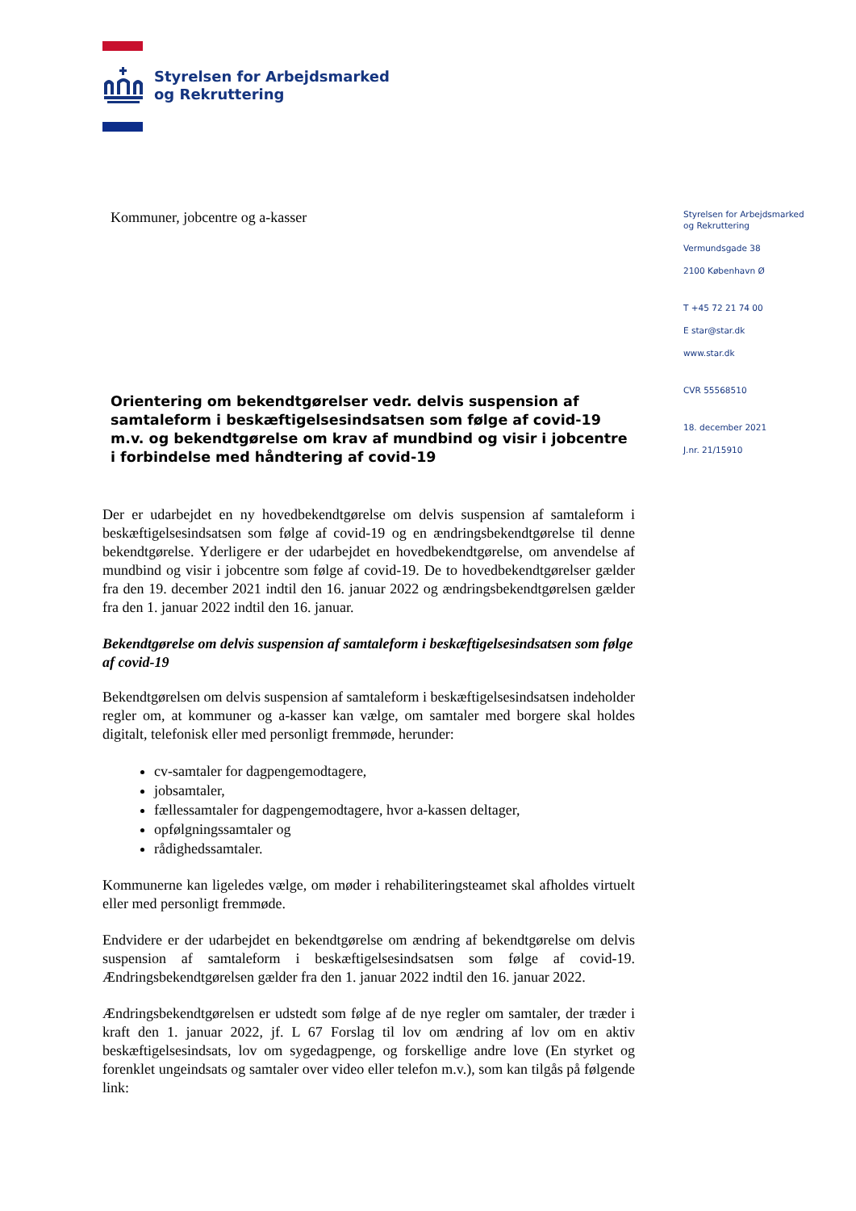Styrelsen for Arbejdsmarked
og Rekruttering
Styrelsen for Arbejdsmarked
og Rekruttering
Vermundsgade 38
2100 København Ø
T +45 72 21 74 00
E star@star.dk
www.star.dk
CVR 55568510
18. december 2021
J.nr. 21/15910
Kommuner, jobcentre og a-kasser
Orientering om bekendtgørelser vedr. delvis suspension af samtaleform i beskæftigelsesindsatsen som følge af covid-19 m.v. og bekendtgørelse om krav af mundbind og visir i jobcentre i forbindelse med håndtering af covid-19
Der er udarbejdet en ny hovedbekendtgørelse om delvis suspension af samtaleform i beskæftigelsesindsatsen som følge af covid-19 og en ændringsbekendtgørelse til denne bekendtgørelse. Yderligere er der udarbejdet en hovedbekendtgørelse, om anvendelse af mundbind og visir i jobcentre som følge af covid-19. De to hovedbekendtgørelser gælder fra den 19. december 2021 indtil den 16. januar 2022 og ændringsbekendtgørelsen gælder fra den 1. januar 2022 indtil den 16. januar.
Bekendtgørelse om delvis suspension af samtaleform i beskæftigelsesindsatsen som følge af covid-19
Bekendtgørelsen om delvis suspension af samtaleform i beskæftigelsesindsatsen indeholder regler om, at kommuner og a-kasser kan vælge, om samtaler med borgere skal holdes digitalt, telefonisk eller med personligt fremmøde, herunder:
cv-samtaler for dagpengemodtagere,
jobsamtaler,
fællessamtaler for dagpengemodtagere, hvor a-kassen deltager,
opfølgningssamtaler og
rådighedssamtaler.
Kommunerne kan ligeledes vælge, om møder i rehabiliteringsteamet skal afholdes virtuelt eller med personligt fremmøde.
Endvidere er der udarbejdet en bekendtgørelse om ændring af bekendtgørelse om delvis suspension af samtaleform i beskæftigelsesindsatsen som følge af covid-19. Ændringsbekendtgørelsen gælder fra den 1. januar 2022 indtil den 16. januar 2022.
Ændringsbekendtgørelsen er udstedt som følge af de nye regler om samtaler, der træder i kraft den 1. januar 2022, jf. L 67 Forslag til lov om ændring af lov om en aktiv beskæftigelsesindsats, lov om sygedagpenge, og forskellige andre love (En styrket og forenklet ungeindsats og samtaler over video eller telefon m.v.), som kan tilgås på følgende link: